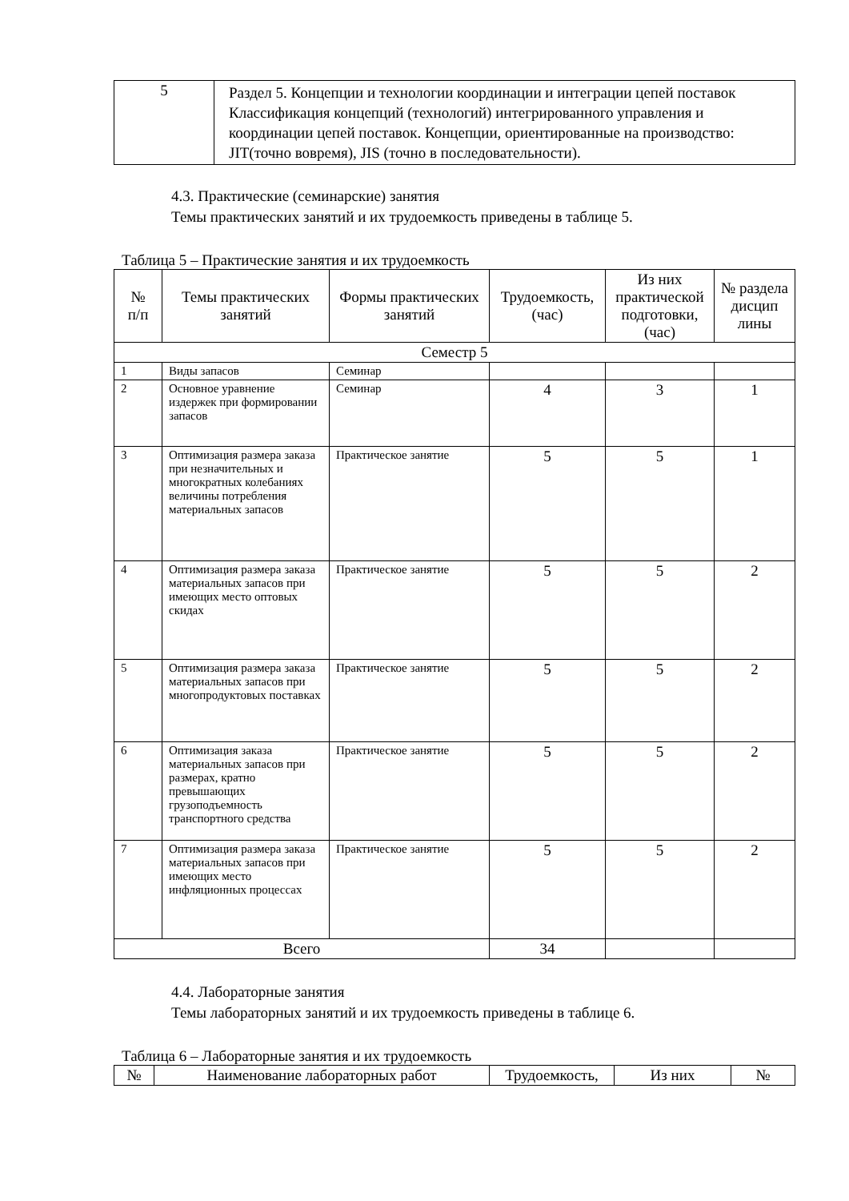| 5 | Раздел 5. Концепции и технологии координации и интеграции цепей поставок Классификация концепций (технологий) интегрированного управления и координации цепей поставок. Концепции, ориентированные на производство: JIT(точно вовремя), JIS (точно в последовательности). |
4.3. Практические (семинарские) занятия
Темы практических занятий и их трудоемкость приведены в таблице 5.
Таблица 5 – Практические занятия и их трудоемкость
| № п/п | Темы практических занятий | Формы практических занятий | Трудоемкость, (час) | Из них практической подготовки, (час) | № раздела дисцип лины |
| --- | --- | --- | --- | --- | --- |
| Семестр 5 | | | | | |
| 1 | Виды запасов | Семинар | | | |
| 2 | Основное уравнение издержек при формировании запасов | Семинар | 4 | 3 | 1 |
| 3 | Оптимизация размера заказа при незначительных и многократных колебаниях величины потребления материальных запасов | Практическое занятие | 5 | 5 | 1 |
| 4 | Оптимизация размера заказа материальных запасов при имеющих место оптовых скидах | Практическое занятие | 5 | 5 | 2 |
| 5 | Оптимизация размера заказа материальных запасов при многопродуктовых поставках | Практическое занятие | 5 | 5 | 2 |
| 6 | Оптимизация заказа материальных запасов при размерах, кратно превышающих грузоподъемность транспортного средства | Практическое занятие | 5 | 5 | 2 |
| 7 | Оптимизация размера заказа материальных запасов при имеющих место инфляционных процессах | Практическое занятие | 5 | 5 | 2 |
| Всего | | | 34 | | |
4.4. Лабораторные занятия
Темы лабораторных занятий и их трудоемкость приведены в таблице 6.
Таблица 6 – Лабораторные занятия и их трудоемкость
| № | Наименование лабораторных работ | Трудоемкость, | Из них | № |
| --- | --- | --- | --- | --- |